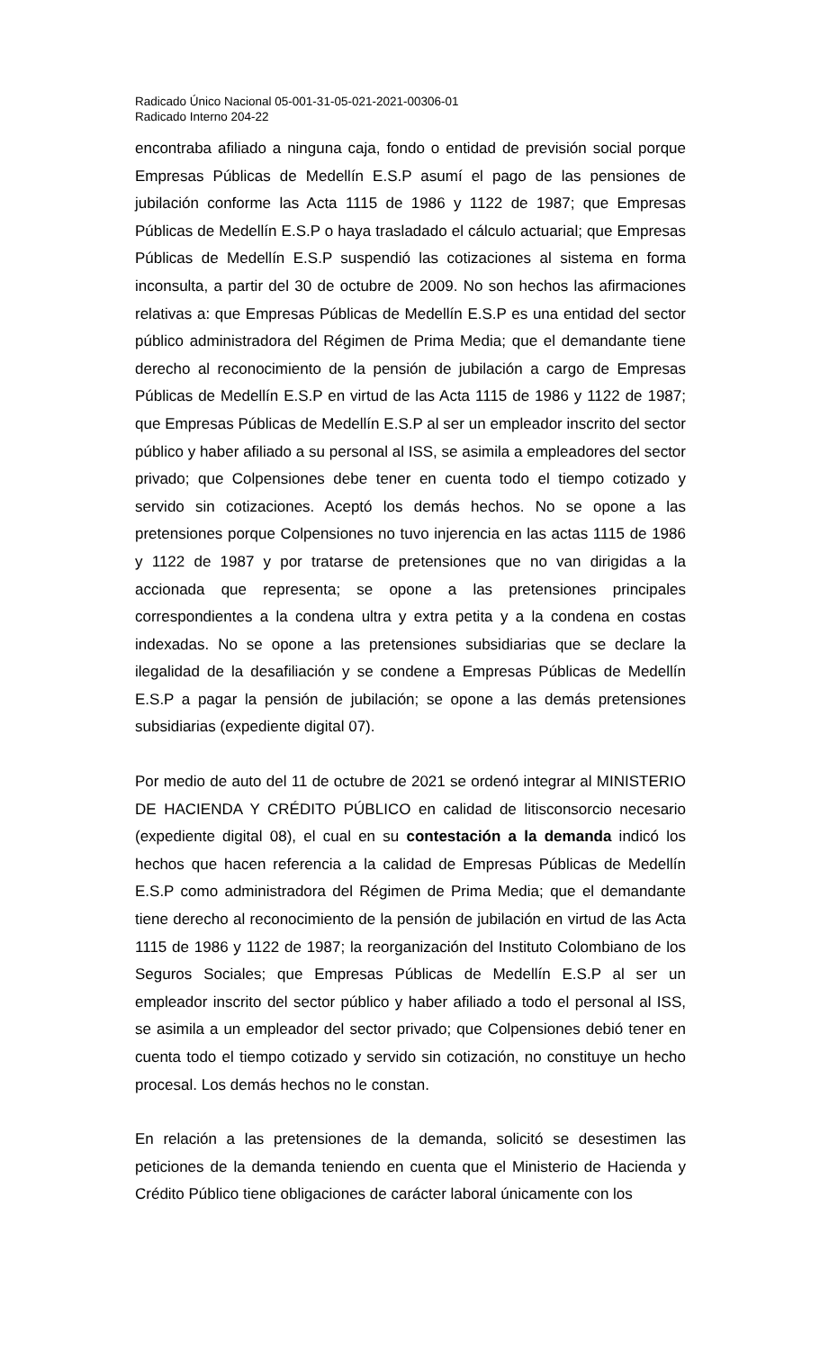Radicado Único Nacional 05-001-31-05-021-2021-00306-01
Radicado Interno 204-22
encontraba afiliado a ninguna caja, fondo o entidad de previsión social porque Empresas Públicas de Medellín E.S.P asumí el pago de las pensiones de jubilación conforme las Acta 1115 de 1986 y 1122 de 1987; que Empresas Públicas de Medellín E.S.P o haya trasladado el cálculo actuarial; que Empresas Públicas de Medellín E.S.P suspendió las cotizaciones al sistema en forma inconsulta, a partir del 30 de octubre de 2009. No son hechos las afirmaciones relativas a: que Empresas Públicas de Medellín E.S.P es una entidad del sector público administradora del Régimen de Prima Media; que el demandante tiene derecho al reconocimiento de la pensión de jubilación a cargo de Empresas Públicas de Medellín E.S.P en virtud de las Acta 1115 de 1986 y 1122 de 1987; que Empresas Públicas de Medellín E.S.P al ser un empleador inscrito del sector público y haber afiliado a su personal al ISS, se asimila a empleadores del sector privado; que Colpensiones debe tener en cuenta todo el tiempo cotizado y servido sin cotizaciones. Aceptó los demás hechos. No se opone a las pretensiones porque Colpensiones no tuvo injerencia en las actas 1115 de 1986 y 1122 de 1987 y por tratarse de pretensiones que no van dirigidas a la accionada que representa; se opone a las pretensiones principales correspondientes a la condena ultra y extra petita y a la condena en costas indexadas. No se opone a las pretensiones subsidiarias que se declare la ilegalidad de la desafiliación y se condene a Empresas Públicas de Medellín E.S.P a pagar la pensión de jubilación; se opone a las demás pretensiones subsidiarias (expediente digital 07).
Por medio de auto del 11 de octubre de 2021 se ordenó integrar al MINISTERIO DE HACIENDA Y CRÉDITO PÚBLICO en calidad de litisconsorcio necesario (expediente digital 08), el cual en su contestación a la demanda indicó los hechos que hacen referencia a la calidad de Empresas Públicas de Medellín E.S.P como administradora del Régimen de Prima Media; que el demandante tiene derecho al reconocimiento de la pensión de jubilación en virtud de las Acta 1115 de 1986 y 1122 de 1987; la reorganización del Instituto Colombiano de los Seguros Sociales; que Empresas Públicas de Medellín E.S.P al ser un empleador inscrito del sector público y haber afiliado a todo el personal al ISS, se asimila a un empleador del sector privado; que Colpensiones debió tener en cuenta todo el tiempo cotizado y servido sin cotización, no constituye un hecho procesal. Los demás hechos no le constan.
En relación a las pretensiones de la demanda, solicitó se desestimen las peticiones de la demanda teniendo en cuenta que el Ministerio de Hacienda y Crédito Público tiene obligaciones de carácter laboral únicamente con los